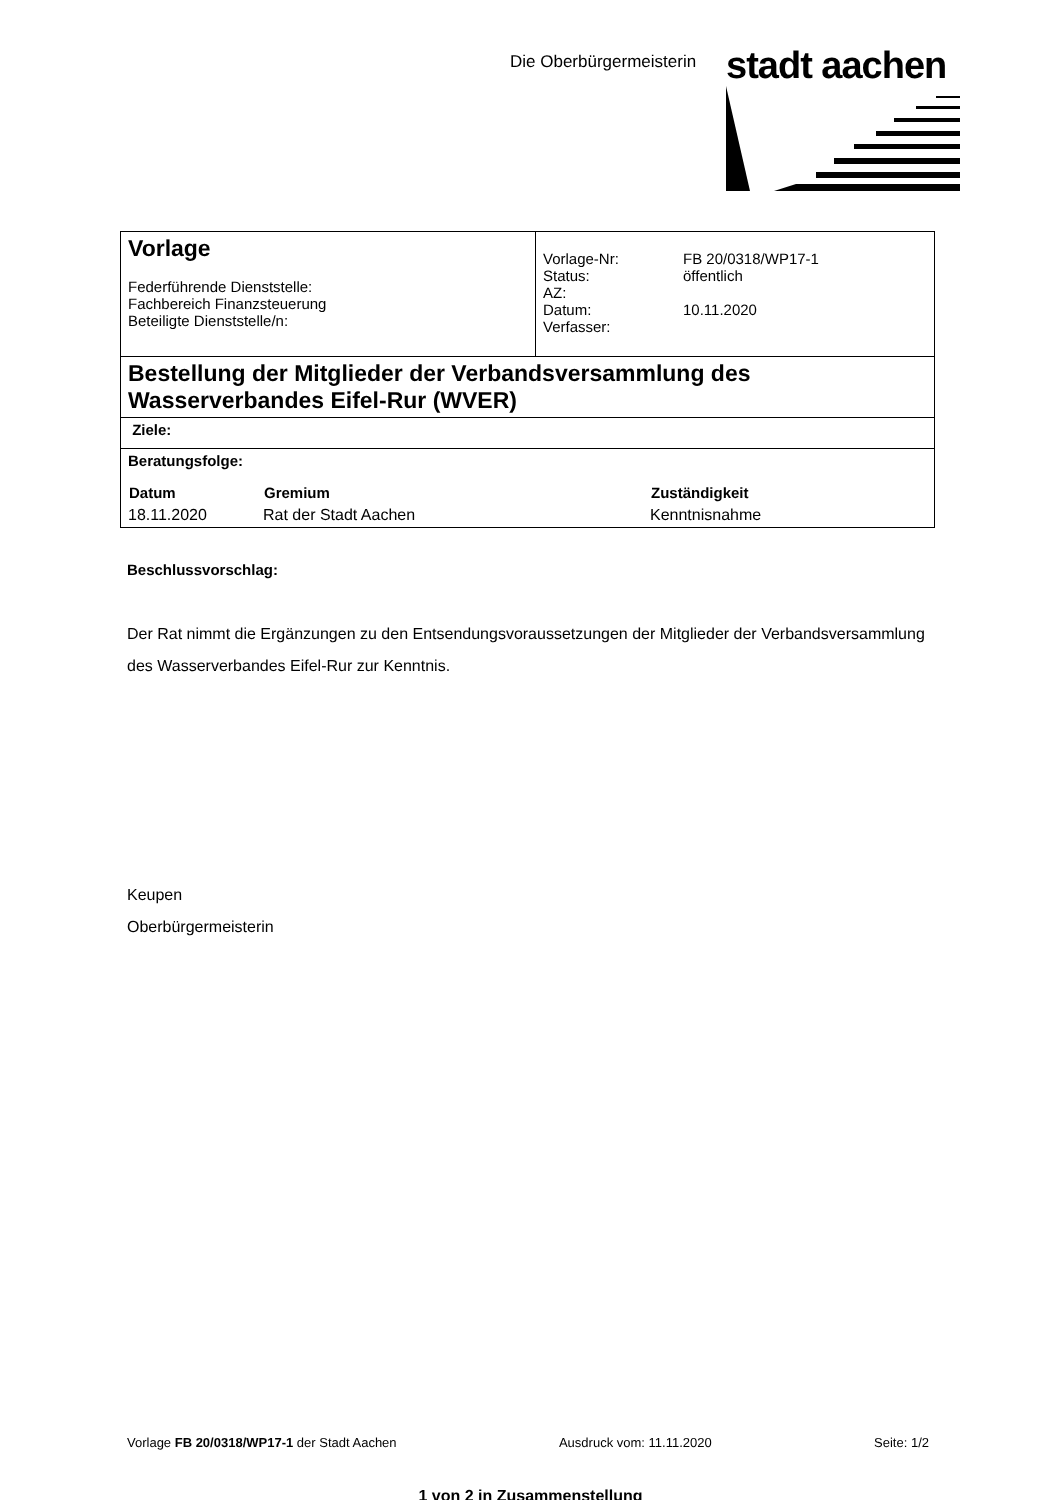Die Oberbürgermeisterin stadt aachen
| Vorlage Federführende Dienststelle: Fachbereich Finanzsteuerung Beteiligte Dienststelle/n: | / Vorlage-Nr: Status: AZ: Datum: Verfasser: / FB 20/0318/WP17-1 öffentlich 10.11.2020 / |
| Bestellung der Mitglieder der Verbandsversammlung des Wasserverbandes Eifel-Rur (WVER) | |
| Ziele: | |
| Beratungsfolge: / Datum / Gremium / Zuständigkeit / / --- / --- / --- / / 18.11.2020 / Rat der Stadt Aachen / Kenntnisnahme / | |
Beschlussvorschlag:
Der Rat nimmt die Ergänzungen zu den Entsendungsvoraussetzungen der Mitglieder der Verbandsversammlung des Wasserverbandes Eifel-Rur zur Kenntnis.
Keupen
Oberbürgermeisterin
Vorlage FB 20/0318/WP17-1 der Stadt Aachen Ausdruck vom: 11.11.2020 Seite: 1/2
1 von 2 in Zusammenstellung